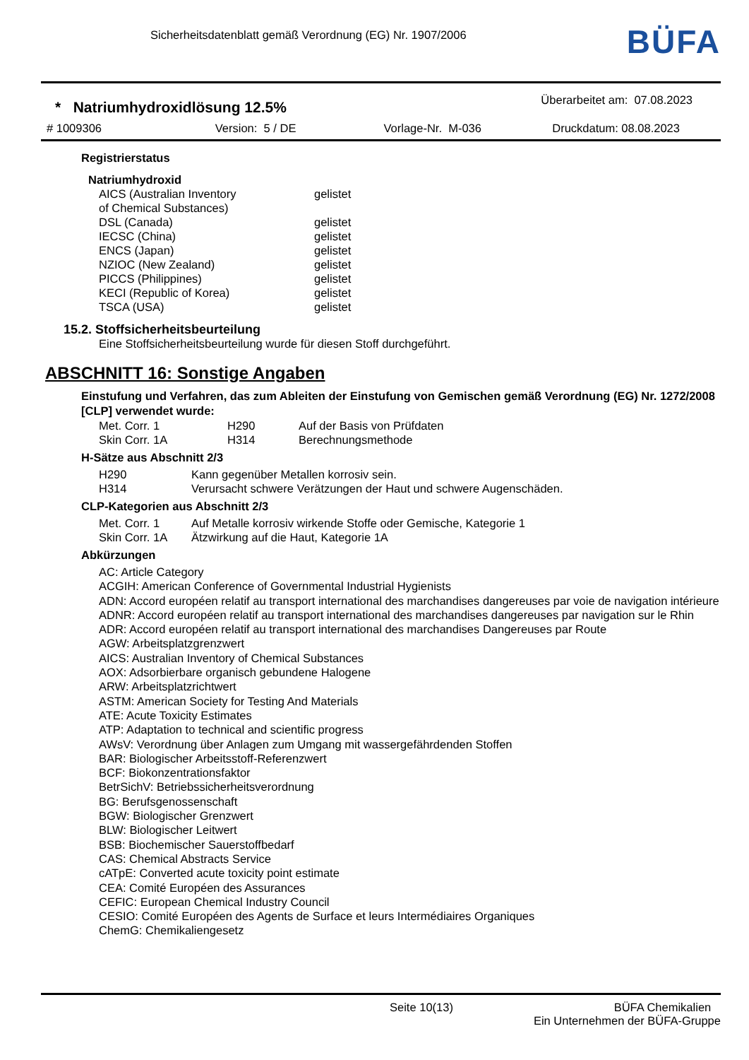Sicherheitsdatenblatt gemäß Verordnung (EG) Nr. 1907/2006
BÜFA
* Natriumhydroxidlösung 12.5%
Überarbeitet am: 07.08.2023
# 1009306 Version: 5 / DE Vorlage-Nr. M-036 Druckdatum: 08.08.2023
Registrierstatus
Natriumhydroxid
| AICS (Australian Inventory of Chemical Substances) | gelistet |
| DSL (Canada) | gelistet |
| IECSC (China) | gelistet |
| ENCS (Japan) | gelistet |
| NZIOC (New Zealand) | gelistet |
| PICCS (Philippines) | gelistet |
| KECI (Republic of Korea) | gelistet |
| TSCA (USA) | gelistet |
15.2. Stoffsicherheitsbeurteilung
Eine Stoffsicherheitsbeurteilung wurde für diesen Stoff durchgeführt.
ABSCHNITT 16: Sonstige Angaben
Einstufung und Verfahren, das zum Ableiten der Einstufung von Gemischen gemäß Verordnung (EG) Nr. 1272/2008 [CLP] verwendet wurde:
| Met. Corr. 1 | H290 | Auf der Basis von Prüfdaten |
| Skin Corr. 1A | H314 | Berechnungsmethode |
H-Sätze aus Abschnitt 2/3
| H290 | Kann gegenüber Metallen korrosiv sein. |
| H314 | Verursacht schwere Verätzungen der Haut und schwere Augenschäden. |
CLP-Kategorien aus Abschnitt 2/3
| Met. Corr. 1 | Auf Metalle korrosiv wirkende Stoffe oder Gemische, Kategorie 1 |
| Skin Corr. 1A | Ätzwirkung auf die Haut, Kategorie 1A |
Abkürzungen
AC: Article Category
ACGIH: American Conference of Governmental Industrial Hygienists
ADN: Accord européen relatif au transport international des marchandises dangereuses par voie de navigation intérieure
ADNR: Accord européen relatif au transport international des marchandises dangereuses par navigation sur le Rhin
ADR: Accord européen relatif au transport international des marchandises Dangereuses par Route
AGW: Arbeitsplatzgrenzwert
AICS: Australian Inventory of Chemical Substances
AOX: Adsorbierbare organisch gebundene Halogene
ARW: Arbeitsplatzrichtwert
ASTM: American Society for Testing And Materials
ATE: Acute Toxicity Estimates
ATP: Adaptation to technical and scientific progress
AWsV: Verordnung über Anlagen zum Umgang mit wassergefährdenden Stoffen
BAR: Biologischer Arbeitsstoff-Referenzwert
BCF: Biokonzentrationsfaktor
BetrSichV: Betriebssicherheitsverordnung
BG: Berufsgenossenschaft
BGW: Biologischer Grenzwert
BLW: Biologischer Leitwert
BSB: Biochemischer Sauerstoffbedarf
CAS: Chemical Abstracts Service
cATpE: Converted acute toxicity point estimate
CEA: Comité Européen des Assurances
CEFIC: European Chemical Industry Council
CESIO: Comité Européen des Agents de Surface et leurs Intermédiaires Organiques
ChemG: Chemikaliengesetz
Seite 10(13) BÜFA Chemikalien
Ein Unternehmen der BÜFA-Gruppe